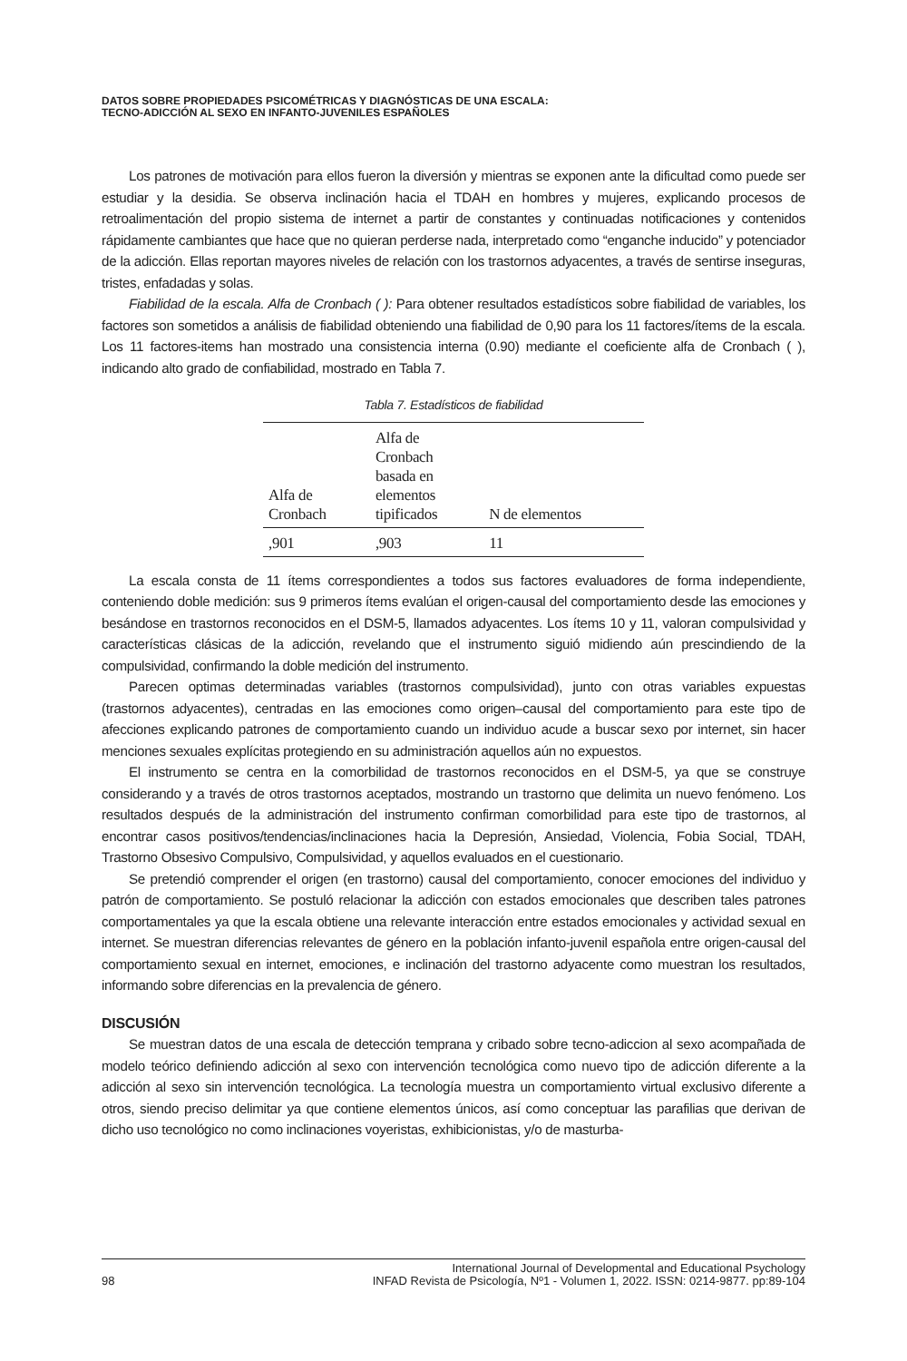DATOS SOBRE PROPIEDADES PSICOMÉTRICAS Y DIAGNÓSTICAS DE UNA ESCALA:
TECNO-ADICCIÓN AL SEXO EN INFANTO-JUVENILES ESPAÑOLES
Los patrones de motivación para ellos fueron la diversión y mientras se exponen ante la dificultad como puede ser estudiar y la desidia. Se observa inclinación hacia el TDAH en hombres y mujeres, explicando procesos de retroalimentación del propio sistema de internet a partir de constantes y continuadas notificaciones y contenidos rápidamente cambiantes que hace que no quieran perderse nada, interpretado como “enganche inducido” y potenciador de la adicción. Ellas reportan mayores niveles de relación con los trastornos adyacentes, a través de sentirse inseguras, tristes, enfadadas y solas.
Fiabilidad de la escala. Alfa de Cronbach ( ): Para obtener resultados estadísticos sobre fiabilidad de variables, los factores son sometidos a análisis de fiabilidad obteniendo una fiabilidad de 0,90 para los 11 factores/ítems de la escala. Los 11 factores-items han mostrado una consistencia interna (0.90) mediante el coeficiente alfa de Cronbach ( ), indicando alto grado de confiabilidad, mostrado en Tabla 7.
Tabla 7. Estadísticos de fiabilidad
| Alfa de Cronbach | Alfa de Cronbach basada en elementos tipificados | N de elementos |
| --- | --- | --- |
| ,901 | ,903 | 11 |
La escala consta de 11 ítems correspondientes a todos sus factores evaluadores de forma independiente, conteniendo doble medición: sus 9 primeros ítems evalúan el origen-causal del comportamiento desde las emociones y besándose en trastornos reconocidos en el DSM-5, llamados adyacentes. Los ítems 10 y 11, valoran compulsividad y características clásicas de la adicción, revelando que el instrumento siguió midiendo aún prescindiendo de la compulsividad, confirmando la doble medición del instrumento.
Parecen optimas determinadas variables (trastornos compulsividad), junto con otras variables expuestas (trastornos adyacentes), centradas en las emociones como origen–causal del comportamiento para este tipo de afecciones explicando patrones de comportamiento cuando un individuo acude a buscar sexo por internet, sin hacer menciones sexuales explícitas protegiendo en su administración aquellos aún no expuestos.
El instrumento se centra en la comorbilidad de trastornos reconocidos en el DSM-5, ya que se construye considerando y a través de otros trastornos aceptados, mostrando un trastorno que delimita un nuevo fenómeno. Los resultados después de la administración del instrumento confirman comorbilidad para este tipo de trastornos, al encontrar casos positivos/tendencias/inclinaciones hacia la Depresión, Ansiedad, Violencia, Fobia Social, TDAH, Trastorno Obsesivo Compulsivo, Compulsividad, y aquellos evaluados en el cuestionario.
Se pretendió comprender el origen (en trastorno) causal del comportamiento, conocer emociones del individuo y patrón de comportamiento. Se postuló relacionar la adicción con estados emocionales que describen tales patrones comportamentales ya que la escala obtiene una relevante interacción entre estados emocionales y actividad sexual en internet. Se muestran diferencias relevantes de género en la población infanto-juvenil española entre origen-causal del comportamiento sexual en internet, emociones, e inclinación del trastorno adyacente como muestran los resultados, informando sobre diferencias en la prevalencia de género.
DISCUSIÓN
Se muestran datos de una escala de detección temprana y cribado sobre tecno-adiccion al sexo acompañada de modelo teórico definiendo adicción al sexo con intervención tecnológica como nuevo tipo de adicción diferente a la adicción al sexo sin intervención tecnológica. La tecnología muestra un comportamiento virtual exclusivo diferente a otros, siendo preciso delimitar ya que contiene elementos únicos, así como conceptuar las parafilias que derivan de dicho uso tecnológico no como inclinaciones voyeristas, exhibicionistas, y/o de masturba-
98 International Journal of Developmental and Educational Psychology
INFAD Revista de Psicología, Nº1 - Volumen 1, 2022. ISSN: 0214-9877. pp:89-104